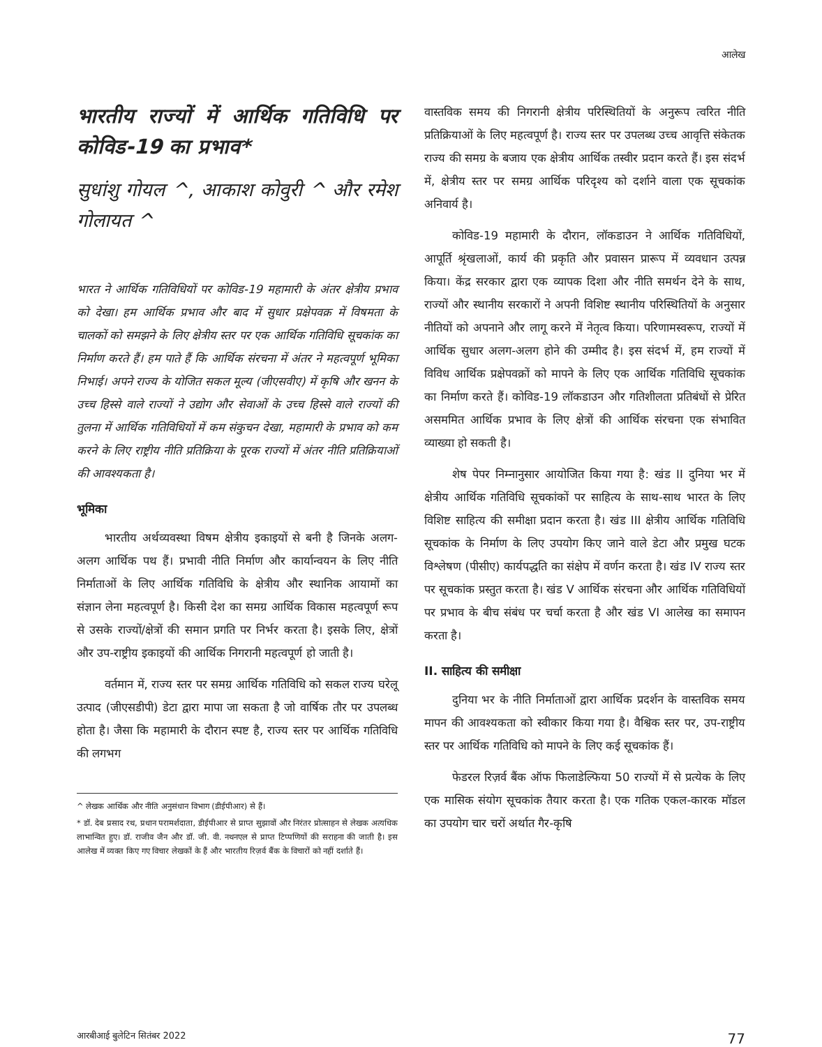आलेख
भारतीय राज्यों में आर्थिक गतिविधि पर कोविड-19 का प्रभाव*
सुधांशु गोयल ^, आकाश कोवुरी ^ और रमेश गोलायत ^
भारत ने आर्थिक गतिविधियों पर कोविड-19 महामारी के अंतर क्षेत्रीय प्रभाव को देखा। हम आर्थिक प्रभाव और बाद में सुधार प्रक्षेपवक्र में विषमता के चालकों को समझने के लिए क्षेत्रीय स्तर पर एक आर्थिक गतिविधि सूचकांक का निर्माण करते हैं। हम पाते हैं कि आर्थिक संरचना में अंतर ने महत्वपूर्ण भूमिका निभाई। अपने राज्य के योजित सकल मूल्य (जीएसवीए) में कृषि और खनन के उच्च हिस्से वाले राज्यों ने उद्योग और सेवाओं के उच्च हिस्से वाले राज्यों की तुलना में आर्थिक गतिविधियों में कम संकुचन देखा, महामारी के प्रभाव को कम करने के लिए राष्ट्रीय नीति प्रतिक्रिया के पूरक राज्यों में अंतर नीति प्रतिक्रियाओं की आवश्यकता है।
भूमिका
भारतीय अर्थव्यवस्था विषम क्षेत्रीय इकाइयों से बनी है जिनके अलग-अलग आर्थिक पथ हैं। प्रभावी नीति निर्माण और कार्यान्वयन के लिए नीति निर्माताओं के लिए आर्थिक गतिविधि के क्षेत्रीय और स्थानिक आयामों का संज्ञान लेना महत्वपूर्ण है। किसी देश का समग्र आर्थिक विकास महत्वपूर्ण रूप से उसके राज्यों/क्षेत्रों की समान प्रगति पर निर्भर करता है। इसके लिए, क्षेत्रों और उप-राष्ट्रीय इकाइयों की आर्थिक निगरानी महत्वपूर्ण हो जाती है।
वर्तमान में, राज्य स्तर पर समग्र आर्थिक गतिविधि को सकल राज्य घरेलू उत्पाद (जीएसडीपी) डेटा द्वारा मापा जा सकता है जो वार्षिक तौर पर उपलब्ध होता है। जैसा कि महामारी के दौरान स्पष्ट है, राज्य स्तर पर आर्थिक गतिविधि की लगभग
^ लेखक आर्थिक और नीति अनुसंधान विभाग (डीईपीआर) से हैं।
* डॉ. देब प्रसाद रथ, प्रधान परामर्शदाता, डीईपीआर से प्राप्त सुझावों और निरंतर प्रोत्साहन से लेखक अत्यधिक लाभान्वित हुए। डॉ. राजीव जैन और डॉ. जी. वी. नथनएल से प्राप्त टिप्पणियों की सराहना की जाती है। इस आलेख में व्यक्त किए गए विचार लेखकों के हैं और भारतीय रिज़र्व बैंक के विचारों को नहीं दर्शाते हैं।
वास्तविक समय की निगरानी क्षेत्रीय परिस्थितियों के अनुरूप त्वरित नीति प्रतिक्रियाओं के लिए महत्वपूर्ण है। राज्य स्तर पर उपलब्ध उच्च आवृत्ति संकेतक राज्य की समग्र के बजाय एक क्षेत्रीय आर्थिक तस्वीर प्रदान करते हैं। इस संदर्भ में, क्षेत्रीय स्तर पर समग्र आर्थिक परिदृश्य को दर्शाने वाला एक सूचकांक अनिवार्य है।
कोविड-19 महामारी के दौरान, लॉकडाउन ने आर्थिक गतिविधियों, आपूर्ति श्रृंखलाओं, कार्य की प्रकृति और प्रवासन प्रारूप में व्यवधान उत्पन्न किया। केंद्र सरकार द्वारा एक व्यापक दिशा और नीति समर्थन देने के साथ, राज्यों और स्थानीय सरकारों ने अपनी विशिष्ट स्थानीय परिस्थितियों के अनुसार नीतियों को अपनाने और लागू करने में नेतृत्व किया। परिणामस्वरूप, राज्यों में आर्थिक सुधार अलग-अलग होने की उम्मीद है। इस संदर्भ में, हम राज्यों में विविध आर्थिक प्रक्षेपवक्रों को मापने के लिए एक आर्थिक गतिविधि सूचकांक का निर्माण करते हैं। कोविड-19 लॉकडाउन और गतिशीलता प्रतिबंधों से प्रेरित असममित आर्थिक प्रभाव के लिए क्षेत्रों की आर्थिक संरचना एक संभावित व्याख्या हो सकती है।
शेष पेपर निम्नानुसार आयोजित किया गया है: खंड II दुनिया भर में क्षेत्रीय आर्थिक गतिविधि सूचकांकों पर साहित्य के साथ-साथ भारत के लिए विशिष्ट साहित्य की समीक्षा प्रदान करता है। खंड III क्षेत्रीय आर्थिक गतिविधि सूचकांक के निर्माण के लिए उपयोग किए जाने वाले डेटा और प्रमुख घटक विश्लेषण (पीसीए) कार्यपद्धति का संक्षेप में वर्णन करता है। खंड IV राज्य स्तर पर सूचकांक प्रस्तुत करता है। खंड V आर्थिक संरचना और आर्थिक गतिविधियों पर प्रभाव के बीच संबंध पर चर्चा करता है और खंड VI आलेख का समापन करता है।
II. साहित्य की समीक्षा
दुनिया भर के नीति निर्माताओं द्वारा आर्थिक प्रदर्शन के वास्तविक समय मापन की आवश्यकता को स्वीकार किया गया है। वैश्विक स्तर पर, उप-राष्ट्रीय स्तर पर आर्थिक गतिविधि को मापने के लिए कई सूचकांक हैं।
फेडरल रिज़र्व बैंक ऑफ फिलाडेल्फिया 50 राज्यों में से प्रत्येक के लिए एक मासिक संयोग सूचकांक तैयार करता है। एक गतिक एकल-कारक मॉडल का उपयोग चार चरों अर्थात गैर-कृषि
आरबीआई बुलेटिन सितंबर 2022 77